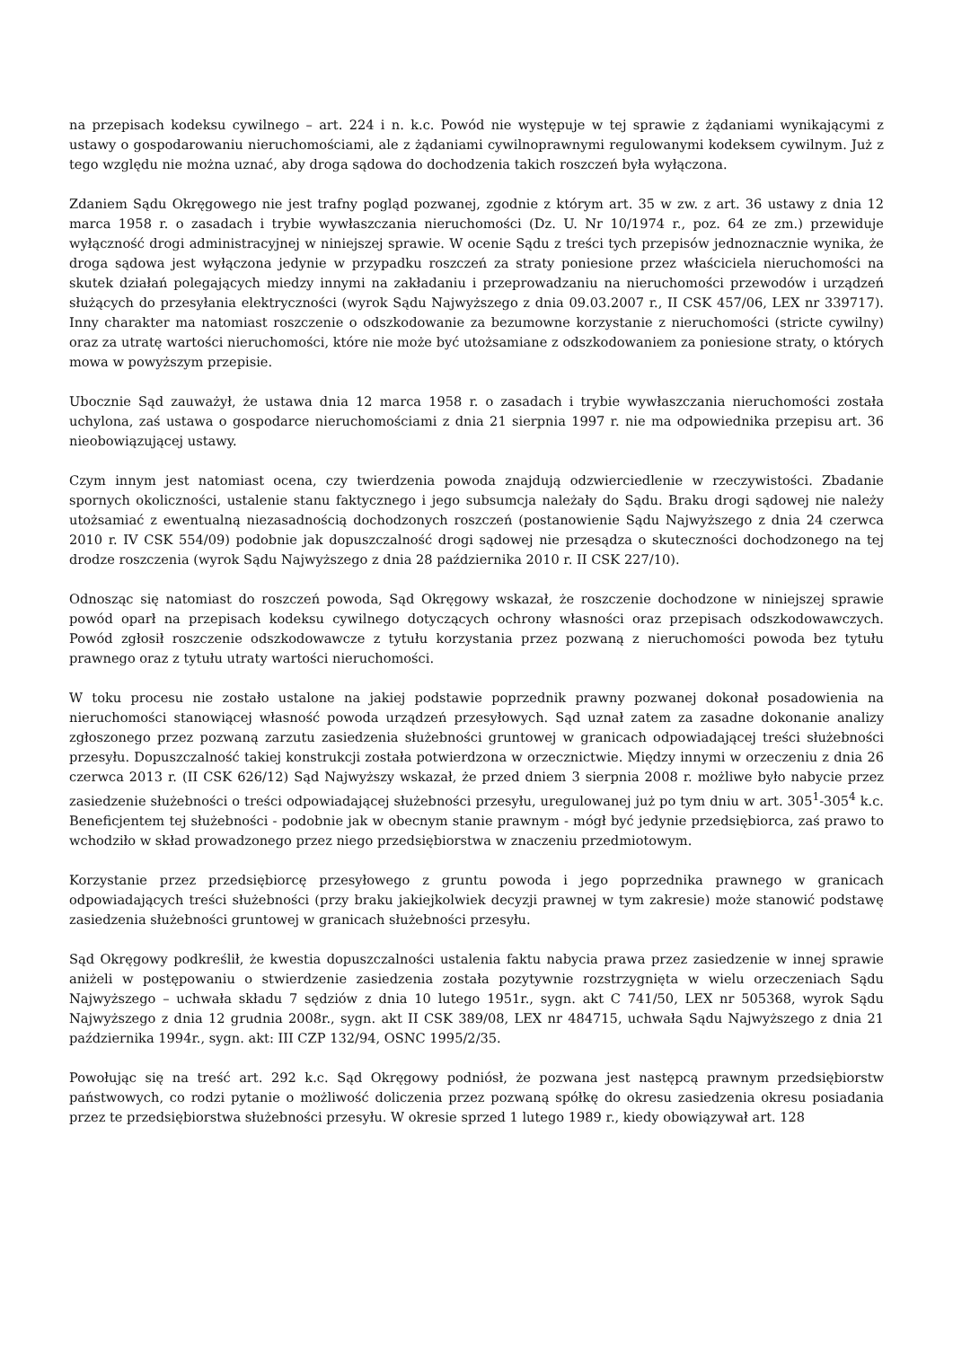na przepisach kodeksu cywilnego – art. 224 i n. k.c. Powód nie występuje w tej sprawie z żądaniami wynikającymi z ustawy o gospodarowaniu nieruchomościami, ale z żądaniami cywilnoprawnymi regulowanymi kodeksem cywilnym. Już z tego względu nie można uznać, aby droga sądowa do dochodzenia takich roszczeń była wyłączona.
Zdaniem Sądu Okręgowego nie jest trafny pogląd pozwanej, zgodnie z którym art. 35 w zw. z art. 36 ustawy z dnia 12 marca 1958 r. o zasadach i trybie wywłaszczania nieruchomości (Dz. U. Nr 10/1974 r., poz. 64 ze zm.) przewiduje wyłączność drogi administracyjnej w niniejszej sprawie. W ocenie Sądu z treści tych przepisów jednoznacznie wynika, że droga sądowa jest wyłączona jedynie w przypadku roszczeń za straty poniesione przez właściciela nieruchomości na skutek działań polegających miedzy innymi na zakładaniu i przeprowadzaniu na nieruchomości przewodów i urządzeń służących do przesyłania elektryczności (wyrok Sądu Najwyższego z dnia 09.03.2007 r., II CSK 457/06, LEX nr 339717). Inny charakter ma natomiast roszczenie o odszkodowanie za bezumowne korzystanie z nieruchomości (stricte cywilny) oraz za utratę wartości nieruchomości, które nie może być utożsamiane z odszkodowaniem za poniesione straty, o których mowa w powyższym przepisie.
Ubocznie Sąd zauważył, że ustawa dnia 12 marca 1958 r. o zasadach i trybie wywłaszczania nieruchomości została uchylona, zaś ustawa o gospodarce nieruchomościami z dnia 21 sierpnia 1997 r. nie ma odpowiednika przepisu art. 36 nieobowiązującej ustawy.
Czym innym jest natomiast ocena, czy twierdzenia powoda znajdują odzwierciedlenie w rzeczywistości. Zbadanie spornych okoliczności, ustalenie stanu faktycznego i jego subsumcja należały do Sądu. Braku drogi sądowej nie należy utożsamiać z ewentualną niezasadnością dochodzonych roszczeń (postanowienie Sądu Najwyższego z dnia 24 czerwca 2010 r. IV CSK 554/09) podobnie jak dopuszczalność drogi sądowej nie przesądza o skuteczności dochodzonego na tej drodze roszczenia (wyrok Sądu Najwyższego z dnia 28 października 2010 r. II CSK 227/10).
Odnosząc się natomiast do roszczeń powoda, Sąd Okręgowy wskazał, że roszczenie dochodzone w niniejszej sprawie powód oparł na przepisach kodeksu cywilnego dotyczących ochrony własności oraz przepisach odszkodowawczych. Powód zgłosił roszczenie odszkodowawcze z tytułu korzystania przez pozwaną z nieruchomości powoda bez tytułu prawnego oraz z tytułu utraty wartości nieruchomości.
W toku procesu nie zostało ustalone na jakiej podstawie poprzednik prawny pozwanej dokonał posadowienia na nieruchomości stanowiącej własność powoda urządzeń przesyłowych. Sąd uznał zatem za zasadne dokonanie analizy zgłoszonego przez pozwaną zarzutu zasiedzenia służebności gruntowej w granicach odpowiadającej treści służebności przesyłu. Dopuszczalność takiej konstrukcji została potwierdzona w orzecznictwie. Między innymi w orzeczeniu z dnia 26 czerwca 2013 r. (II CSK 626/12) Sąd Najwyższy wskazał, że przed dniem 3 sierpnia 2008 r. możliwe było nabycie przez zasiedzenie służebności o treści odpowiadającej służebności przesyłu, uregulowanej już po tym dniu w art. 305<sup>1</sup>-305<sup>4</sup> k.c. Beneficjentem tej służebności - podobnie jak w obecnym stanie prawnym - mógł być jedynie przedsiębiorca, zaś prawo to wchodziło w skład prowadzonego przez niego przedsiębiorstwa w znaczeniu przedmiotowym.
Korzystanie przez przedsiębiorcę przesyłowego z gruntu powoda i jego poprzednika prawnego w granicach odpowiadających treści służebności (przy braku jakiejkolwiek decyzji prawnej w tym zakresie) może stanowić podstawę zasiedzenia służebności gruntowej w granicach służebności przesyłu.
Sąd Okręgowy podkreślił, że kwestia dopuszczalności ustalenia faktu nabycia prawa przez zasiedzenie w innej sprawie aniżeli w postępowaniu o stwierdzenie zasiedzenia została pozytywnie rozstrzygnięta w wielu orzeczeniach Sądu Najwyższego – uchwała składu 7 sędziów z dnia 10 lutego 1951r., sygn. akt C 741/50, LEX nr 505368, wyrok Sądu Najwyższego z dnia 12 grudnia 2008r., sygn. akt II CSK 389/08, LEX nr 484715, uchwała Sądu Najwyższego z dnia 21 października 1994r., sygn. akt: III CZP 132/94, OSNC 1995/2/35.
Powołując się na treść art. 292 k.c. Sąd Okręgowy podniósł, że pozwana jest następcą prawnym przedsiębiorstw państwowych, co rodzi pytanie o możliwość doliczenia przez pozwaną spółkę do okresu zasiedzenia okresu posiadania przez te przedsiębiorstwa służebności przesyłu. W okresie sprzed 1 lutego 1989 r., kiedy obowiązywał art. 128